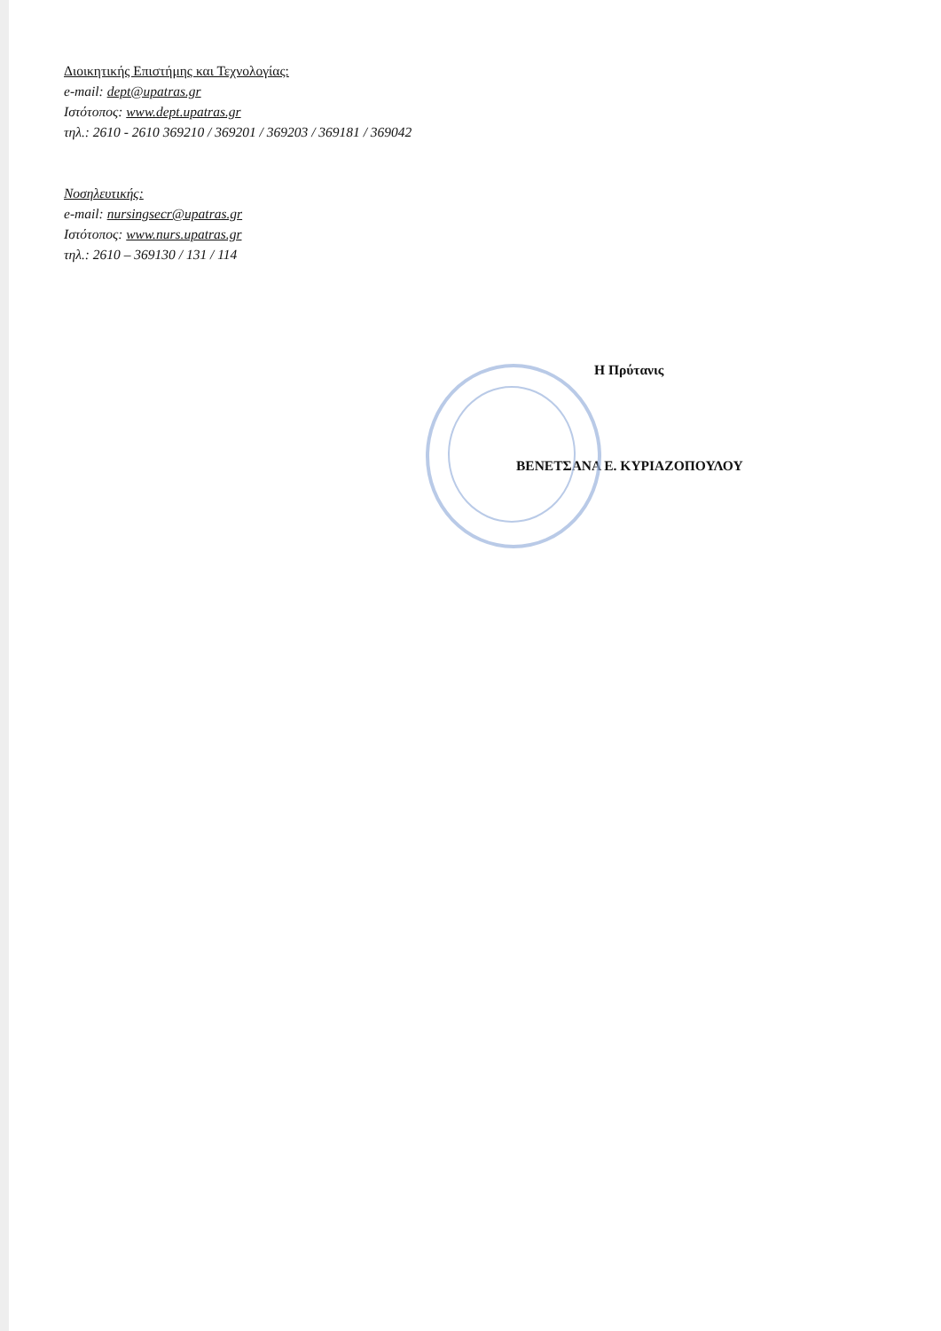Διοικητικής Επιστήμης και Τεχνολογίας:
e-mail: dept@upatras.gr
Ιστότοπος: www.dept.upatras.gr
τηλ.: 2610 - 2610 369210 / 369201 / 369203 / 369181 / 369042
Νοσηλευτικής:
e-mail: nursingsecr@upatras.gr
Ιστότοπος: www.nurs.upatras.gr
τηλ.: 2610 – 369130 / 131 / 114
Η Πρύτανις
ΒΕΝΕΤΣΑΝΑ Ε. ΚΥΡΙΑΖΟΠΟΥΛΟΥ